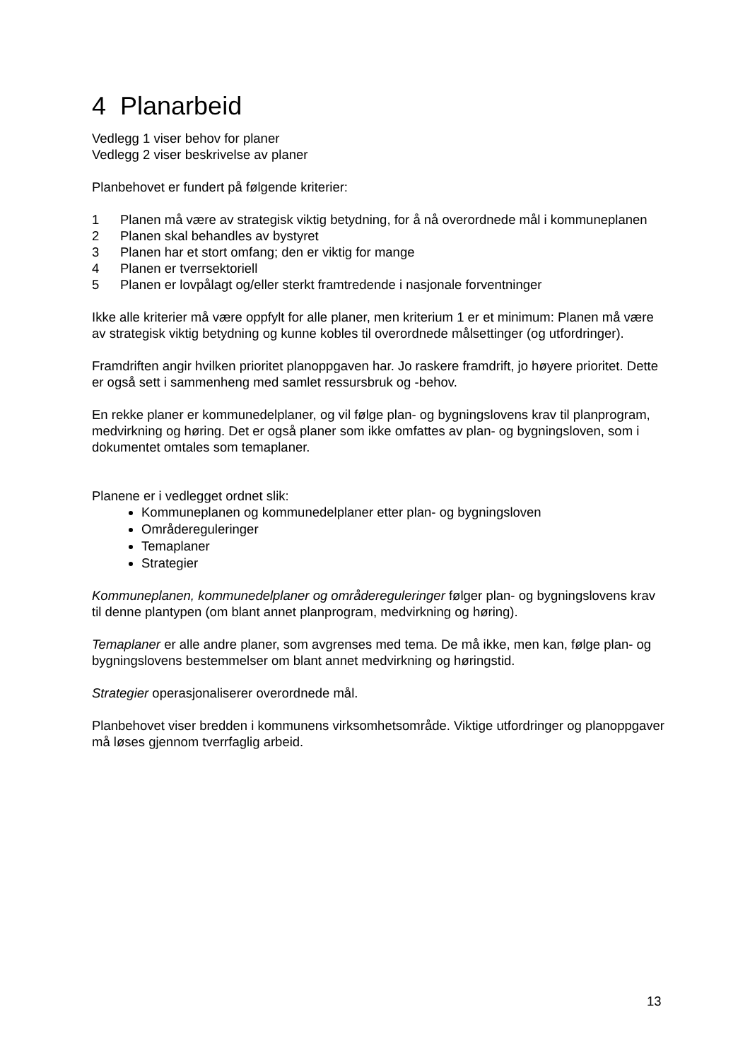4 Planarbeid
Vedlegg 1 viser behov for planer
Vedlegg 2 viser beskrivelse av planer
Planbehovet er fundert på følgende kriterier:
1 Planen må være av strategisk viktig betydning, for å nå overordnede mål i kommuneplanen
2 Planen skal behandles av bystyret
3 Planen har et stort omfang; den er viktig for mange
4 Planen er tverrsektoriell
5 Planen er lovpålagt og/eller sterkt framtredende i nasjonale forventninger
Ikke alle kriterier må være oppfylt for alle planer, men kriterium 1 er et minimum: Planen må være av strategisk viktig betydning og kunne kobles til overordnede målsettinger (og utfordringer).
Framdriften angir hvilken prioritet planoppgaven har. Jo raskere framdrift, jo høyere prioritet. Dette er også sett i sammenheng med samlet ressursbruk og -behov.
En rekke planer er kommunedelplaner, og vil følge plan- og bygningslovens krav til planprogram, medvirkning og høring. Det er også planer som ikke omfattes av plan- og bygningsloven, som i dokumentet omtales som temaplaner.
Planene er i vedlegget ordnet slik:
Kommuneplanen og kommunedelplaner etter plan- og bygningsloven
Områdereguleringer
Temaplaner
Strategier
Kommuneplanen, kommunedelplaner og områdereguleringer følger plan- og bygningslovens krav til denne plantypen (om blant annet planprogram, medvirkning og høring).
Temaplaner er alle andre planer, som avgrenses med tema. De må ikke, men kan, følge plan- og bygningslovens bestemmelser om blant annet medvirkning og høringstid.
Strategier operasjonaliserer overordnede mål.
Planbehovet viser bredden i kommunens virksomhetsområde. Viktige utfordringer og planoppgaver må løses gjennom tverrfaglig arbeid.
13